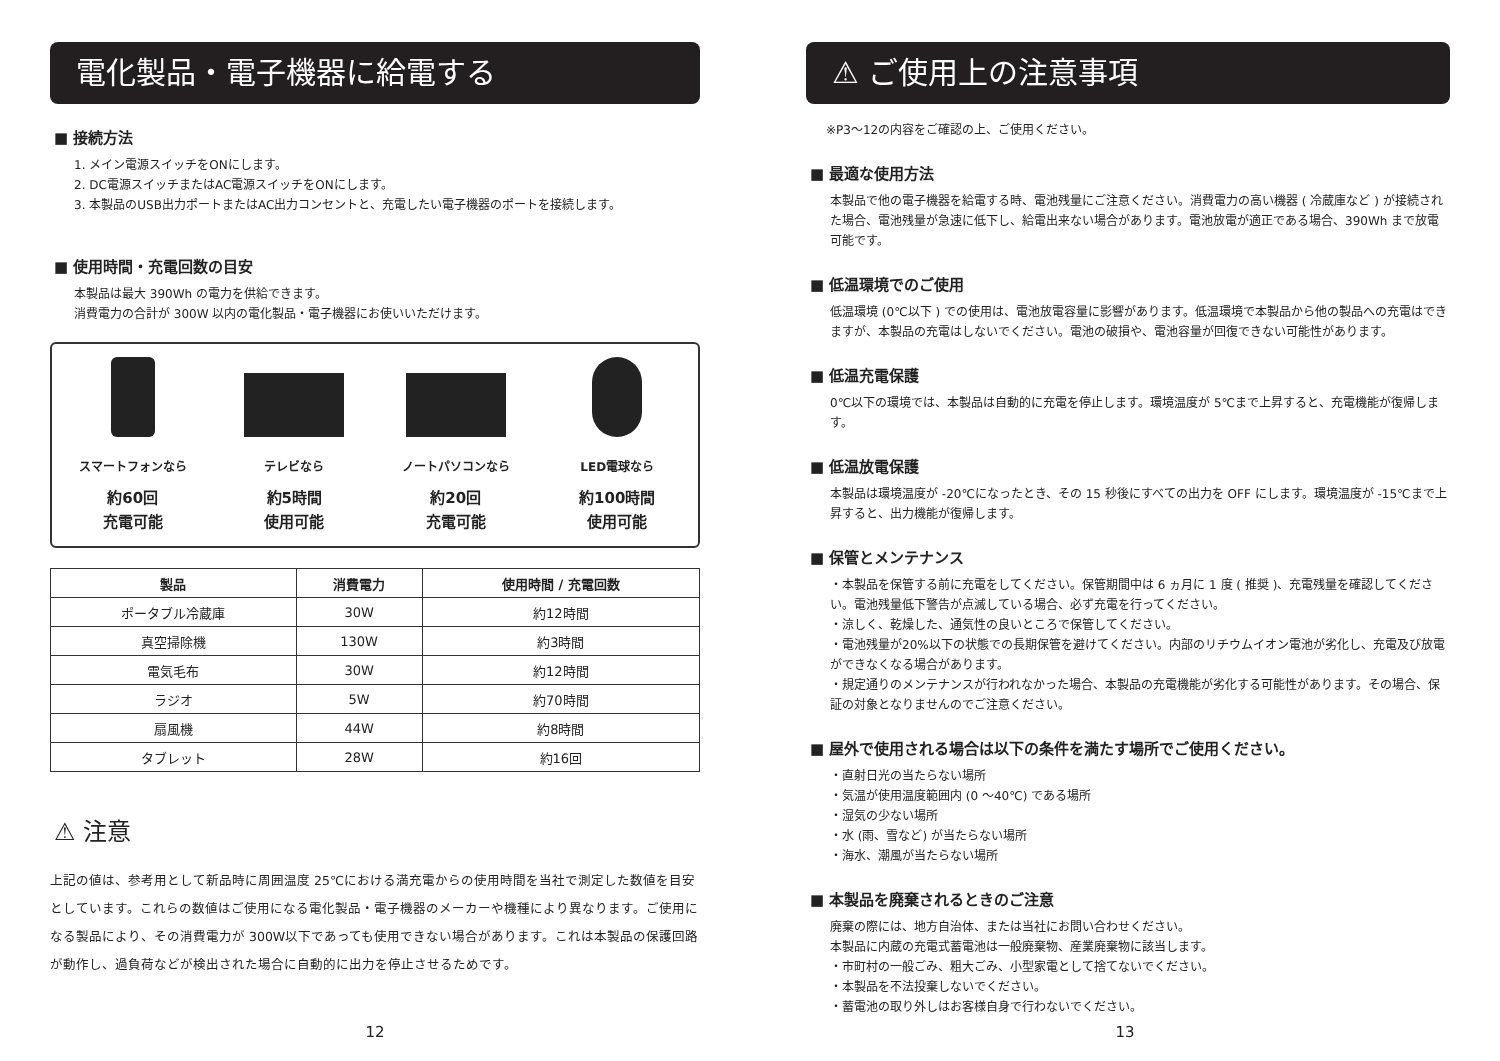電化製品・電子機器に給電する
■ 接続方法
1. メイン電源スイッチをONにします。
2. DC電源スイッチまたはAC電源スイッチをONにします。
3. 本製品のUSB出力ポートまたはAC出力コンセントと、充電したい電子機器のポートを接続します。
■ 使用時間・充電回数の目安
本製品は最大 390Wh の電力を供給できます。
消費電力の合計が 300W 以内の電化製品・電子機器にお使いいただけます。
スマートフォンなら
約60回
充電可能
テレビなら
約5時間
使用可能
ノートパソコンなら
約20回
充電可能
LED電球なら
約100時間
使用可能
| 製品 | 消費電力 | 使用時間 / 充電回数 |
| --- | --- | --- |
| ポータブル冷蔵庫 | 30W | 約12時間 |
| 真空掃除機 | 130W | 約3時間 |
| 電気毛布 | 30W | 約12時間 |
| ラジオ | 5W | 約70時間 |
| 扇風機 | 44W | 約8時間 |
| タブレット | 28W | 約16回 |
⚠ 注意
上記の値は、参考用として新品時に周囲温度 25℃における満充電からの使用時間を当社で測定した数値を目安としています。これらの数値はご使用になる電化製品・電子機器のメーカーや機種により異なります。ご使用になる製品により、その消費電力が 300W以下であっても使用できない場合があります。これは本製品の保護回路が動作し、過負荷などが検出された場合に自動的に出力を停止させるためです。
12
⚠ ご使用上の注意事項
※P3〜12の内容をご確認の上、ご使用ください。
■ 最適な使用方法
本製品で他の電子機器を給電する時、電池残量にご注意ください。消費電力の高い機器 ( 冷蔵庫など ) が接続された場合、電池残量が急速に低下し、給電出来ない場合があります。電池放電が適正である場合、390Wh まで放電可能です。
■ 低温環境でのご使用
低温環境 (0℃以下 ) での使用は、電池放電容量に影響があります。低温環境で本製品から他の製品への充電はできますが、本製品の充電はしないでください。電池の破損や、電池容量が回復できない可能性があります。
■ 低温充電保護
0℃以下の環境では、本製品は自動的に充電を停止します。環境温度が 5℃まで上昇すると、充電機能が復帰します。
■ 低温放電保護
本製品は環境温度が -20℃になったとき、その 15 秒後にすべての出力を OFF にします。環境温度が -15℃まで上昇すると、出力機能が復帰します。
■ 保管とメンテナンス
・本製品を保管する前に充電をしてください。保管期間中は 6 ヵ月に 1 度 ( 推奨 )、充電残量を確認してください。電池残量低下警告が点滅している場合、必ず充電を行ってください。
・涼しく、乾燥した、通気性の良いところで保管してください。
・電池残量が20%以下の状態での長期保管を避けてください。内部のリチウムイオン電池が劣化し、充電及び放電ができなくなる場合があります。
・規定通りのメンテナンスが行われなかった場合、本製品の充電機能が劣化する可能性があります。その場合、保証の対象となりませんのでご注意ください。
■ 屋外で使用される場合は以下の条件を満たす場所でご使用ください。
・直射日光の当たらない場所
・気温が使用温度範囲内 (0 〜40℃) である場所
・湿気の少ない場所
・水 (雨、雪など) が当たらない場所
・海水、潮風が当たらない場所
■ 本製品を廃棄されるときのご注意
廃棄の際には、地方自治体、または当社にお問い合わせください。
本製品に内蔵の充電式蓄電池は一般廃棄物、産業廃棄物に該当します。
・市町村の一般ごみ、粗大ごみ、小型家電として捨てないでください。
・本製品を不法投棄しないでください。
・蓄電池の取り外しはお客様自身で行わないでください。
13